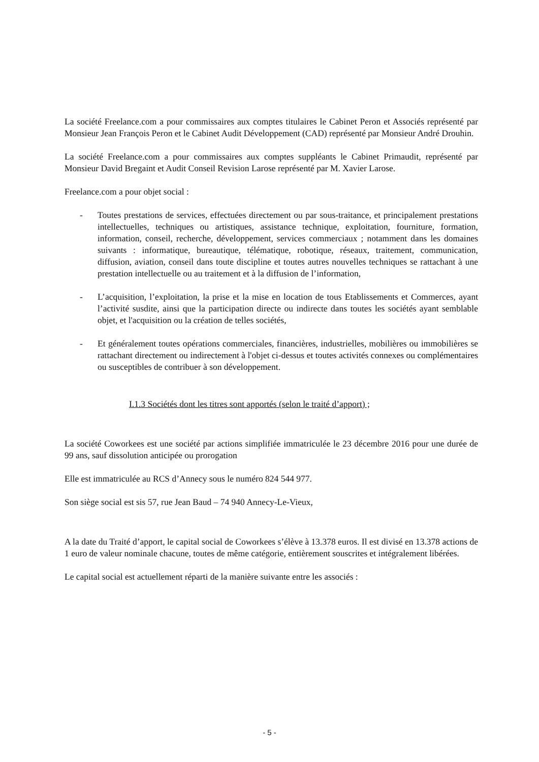La société Freelance.com a pour commissaires aux comptes titulaires le Cabinet Peron et Associés représenté par Monsieur Jean François Peron et le Cabinet Audit Développement (CAD) représenté par Monsieur André Drouhin.
La société Freelance.com a pour commissaires aux comptes suppléants le Cabinet Primaudit, représenté par Monsieur David Bregaint et Audit Conseil Revision Larose représenté par M. Xavier Larose.
Freelance.com a pour objet social :
- Toutes prestations de services, effectuées directement ou par sous-traitance, et principalement prestations intellectuelles, techniques ou artistiques, assistance technique, exploitation, fourniture, formation, information, conseil, recherche, développement, services commerciaux ; notamment dans les domaines suivants : informatique, bureautique, télématique, robotique, réseaux, traitement, communication, diffusion, aviation, conseil dans toute discipline et toutes autres nouvelles techniques se rattachant à une prestation intellectuelle ou au traitement et à la diffusion de l’information,
- L’acquisition, l’exploitation, la prise et la mise en location de tous Etablissements et Commerces, ayant l’activité susdite, ainsi que la participation directe ou indirecte dans toutes les sociétés ayant semblable objet, et l'acquisition ou la création de telles sociétés,
- Et généralement toutes opérations commerciales, financières, industrielles, mobilières ou immobilières se rattachant directement ou indirectement à l'objet ci-dessus et toutes activités connexes ou complémentaires ou susceptibles de contribuer à son développement.
I.1.3 Sociétés dont les titres sont apportés (selon le traité d’apport) ;
La société Coworkees est une société par actions simplifiée immatriculée le 23 décembre 2016 pour une durée de 99 ans, sauf dissolution anticipée ou prorogation
Elle est immatriculée au RCS d’Annecy sous le numéro 824 544 977.
Son siège social est sis 57, rue Jean Baud – 74 940 Annecy-Le-Vieux,
A la date du Traité d’apport, le capital social de Coworkees s’élève à 13.378 euros. Il est divisé en 13.378 actions de 1 euro de valeur nominale chacune, toutes de même catégorie, entièrement souscrites et intégralement libérées.
Le capital social est actuellement réparti de la manière suivante entre les associés :
- 5 -